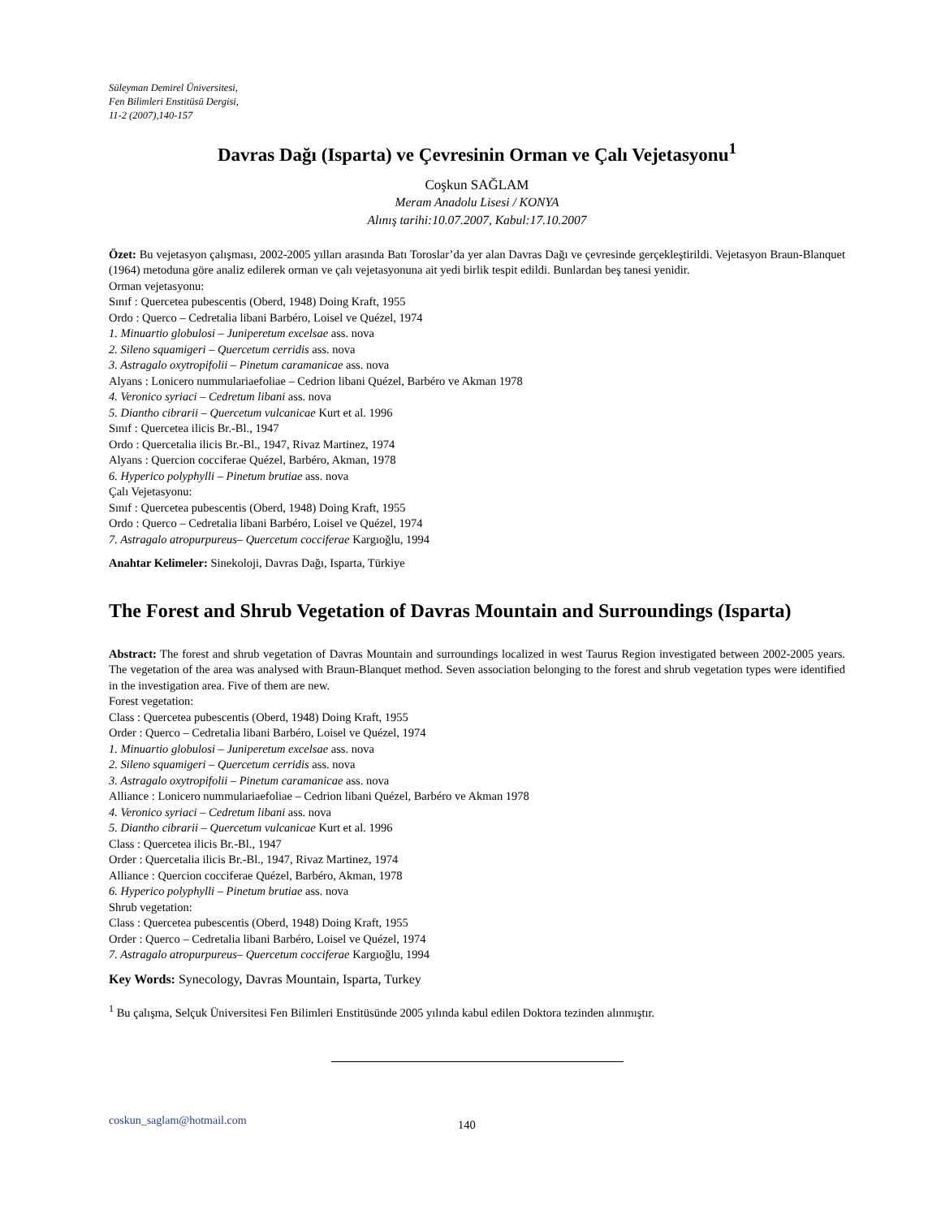Süleyman Demirel Üniversitesi,
Fen Bilimleri Enstitüsü Dergisi,
11-2 (2007),140-157
Davras Dağı (Isparta) ve Çevresinin Orman ve Çalı Vejetasyonu<sup>1</sup>
Coşkun SAĞLAM
Meram Anadolu Lisesi / KONYA
Alınış tarihi:10.07.2007, Kabul:17.10.2007
Özet: Bu vejetasyon çalışması, 2002-2005 yılları arasında Batı Toroslar’da yer alan Davras Dağı ve çevresinde gerçekleştirildi. Vejetasyon Braun-Blanquet (1964) metoduna göre analiz edilerek orman ve çalı vejetasyonuna ait yedi birlik tespit edildi. Bunlardan beş tanesi yenidir.
Orman vejetasyonu:
Sınıf : Quercetea pubescentis (Oberd, 1948) Doing Kraft, 1955
Ordo : Querco – Cedretalia libani Barbéro, Loisel ve Quézel, 1974
1. Minuartio globulosi – Juniperetum excelsae ass. nova
2. Sileno squamigeri – Quercetum cerridis ass. nova
3. Astragalo oxytropifolii – Pinetum caramanicae ass. nova
Alyans : Lonicero nummulariaefoliae – Cedrion libani Quézel, Barbéro ve Akman 1978
4. Veronico syriaci – Cedretum libani ass. nova
5. Diantho cibrarii – Quercetum vulcanicae Kurt et al. 1996
Sınıf : Quercetea ilicis Br.-Bl., 1947
Ordo : Quercetalia ilicis Br.-Bl., 1947, Rivaz Martinez, 1974
Alyans : Quercion cocciferae Quézel, Barbéro, Akman, 1978
6. Hyperico polyphylli – Pinetum brutiae ass. nova
Çalı Vejetasyonu:
Sınıf : Quercetea pubescentis (Oberd, 1948) Doing Kraft, 1955
Ordo : Querco – Cedretalia libani Barbéro, Loisel ve Quézel, 1974
7. Astragalo atropurpureus– Quercetum cocciferae Kargıoğlu, 1994
Anahtar Kelimeler: Sinekoloji, Davras Dağı, Isparta, Türkiye
The Forest and Shrub Vegetation of Davras Mountain and Surroundings (Isparta)
Abstract: The forest and shrub vegetation of Davras Mountain and surroundings localized in west Taurus Region investigated between 2002-2005 years. The vegetation of the area was analysed with Braun-Blanquet method. Seven association belonging to the forest and shrub vegetation types were identified in the investigation area. Five of them are new.
Forest vegetation:
Class : Quercetea pubescentis (Oberd, 1948) Doing Kraft, 1955
Order : Querco – Cedretalia libani Barbéro, Loisel ve Quézel, 1974
1. Minuartio globulosi – Juniperetum excelsae ass. nova
2. Sileno squamigeri – Quercetum cerridis ass. nova
3. Astragalo oxytropifolii – Pinetum caramanicae ass. nova
Alliance : Lonicero nummulariaefoliae – Cedrion libani Quézel, Barbéro ve Akman 1978
4. Veronico syriaci – Cedretum libani ass. nova
5. Diantho cibrarii – Quercetum vulcanicae Kurt et al. 1996
Class : Quercetea ilicis Br.-Bl., 1947
Order : Quercetalia ilicis Br.-Bl., 1947, Rivaz Martinez, 1974
Alliance : Quercion cocciferae Quézel, Barbéro, Akman, 1978
6. Hyperico polyphylli – Pinetum brutiae ass. nova
Shrub vegetation:
Class : Quercetea pubescentis (Oberd, 1948) Doing Kraft, 1955
Order : Querco – Cedretalia libani Barbéro, Loisel ve Quézel, 1974
7. Astragalo atropurpureus– Quercetum cocciferae Kargıoğlu, 1994
Key Words: Synecology, Davras Mountain, Isparta, Turkey
<sup>1</sup> Bu çalışma, Selçuk Üniversitesi Fen Bilimleri Enstitüsünde 2005 yılında kabul edilen Doktora tezinden alınmıştır.
coskun_saglam@hotmail.com 140